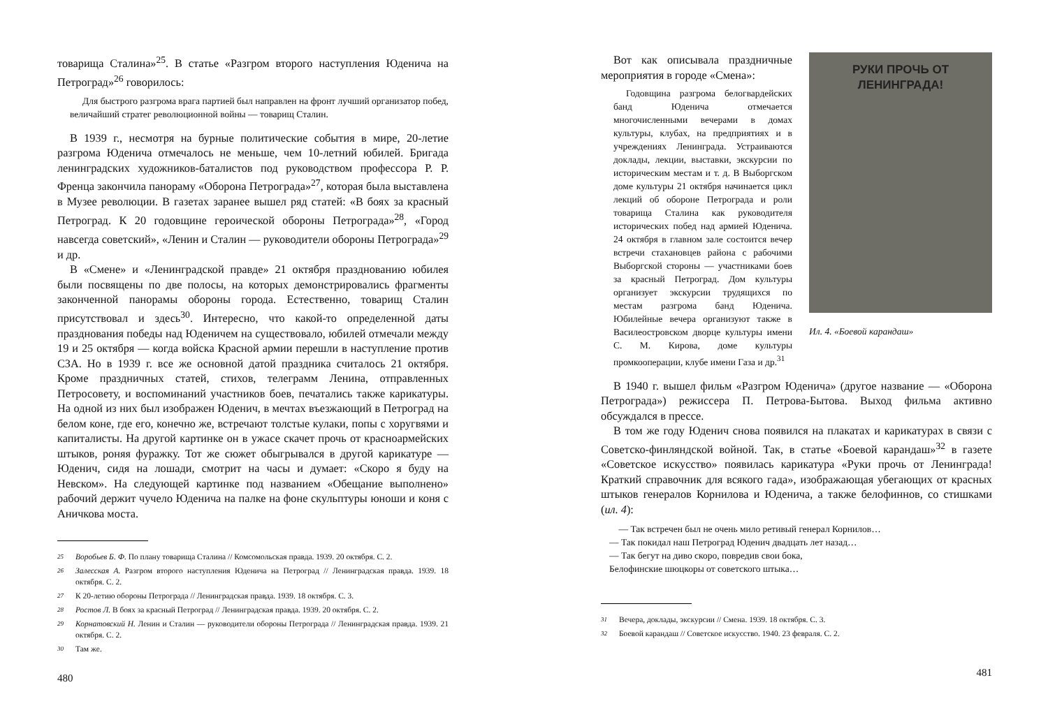товарища Сталина»<sup>25</sup>. В статье «Разгром второго наступления Юденича на Петроград»<sup>26</sup> говорилось:
Для быстрого разгрома врага партией был направлен на фронт лучший организатор побед, величайший стратег революционной войны — товарищ Сталин.
В 1939 г., несмотря на бурные политические события в мире, 20-летие разгрома Юденича отмечалось не меньше, чем 10-летний юбилей. Бригада ленинградских художников-баталистов под руководством профессора Р. Р. Френца закончила панораму «Оборона Петрограда»<sup>27</sup>, которая была выставлена в Музее революции. В газетах заранее вышел ряд статей: «В боях за красный Петроград. К 20 годовщине героической обороны Петрограда»<sup>28</sup>, «Город навсегда советский», «Ленин и Сталин — руководители обороны Петрограда»<sup>29</sup> и др.
В «Смене» и «Ленинградской правде» 21 октября празднованию юбилея были посвящены по две полосы, на которых демонстрировались фрагменты законченной панорамы обороны города. Естественно, товарищ Сталин присутствовал и здесь<sup>30</sup>. Интересно, что какой-то определенной даты празднования победы над Юденичем на существовало, юбилей отмечали между 19 и 25 октября — когда войска Красной армии перешли в наступление против СЗА. Но в 1939 г. все же основной датой праздника считалось 21 октября. Кроме праздничных статей, стихов, телеграмм Ленина, отправленных Петросовету, и воспоминаний участников боев, печатались также карикатуры. На одной из них был изображен Юденич, в мечтах въезжающий в Петроград на белом коне, где его, конечно же, встречают толстые кулаки, попы с хоругвями и капиталисты. На другой картинке он в ужасе скачет прочь от красноармейских штыков, роняя фуражку. Тот же сюжет обыгрывался в другой карикатуре — Юденич, сидя на лошади, смотрит на часы и думает: «Скоро я буду на Невском». На следующей картинке под названием «Обещание выполнено» рабочий держит чучело Юденича на палке на фоне скульптуры юноши и коня с Аничкова моста.
25 Воробьев Б. Ф. По плану товарища Сталина // Комсомольская правда. 1939. 20 октября. С. 2.
26 Залесская А. Разгром второго наступления Юденича на Петроград // Ленинградская правда. 1939. 18 октября. С. 2.
27 К 20-летию обороны Петрограда // Ленинградская правда. 1939. 18 октября. С. 3.
28 Ростов Л. В боях за красный Петроград // Ленинградская правда. 1939. 20 октября. С. 2.
29 Корнатовский Н. Ленин и Сталин — руководители обороны Петрограда // Ленинградская правда. 1939. 21 октября. С. 2.
30 Там же.
480
РУКИ ПРОЧЬ ОТ ЛЕНИНГРАДА!
Ил. 4. «Боевой карандаш»
Вот как описывала праздничные мероприятия в городе «Смена»:
Годовщина разгрома белогвардейских банд Юденича отмечается многочисленными вечерами в домах культуры, клубах, на предприятиях и в учреждениях Ленинграда. Устраиваются доклады, лекции, выставки, экскурсии по историческим местам и т. д. В Выборгском доме культуры 21 октября начинается цикл лекций об обороне Петрограда и роли товарища Сталина как руководителя исторических побед над армией Юденича. 24 октября в главном зале состоится вечер встречи стахановцев района с рабочими Выборгской стороны — участниками боев за красный Петроград. Дом культуры организует экскурсии трудящихся по местам разгрома банд Юденича. Юбилейные вечера организуют также в Василеостровском дворце культуры имени С. М. Кирова, доме культуры промкооперации, клубе имени Газа и др.<sup>31</sup>
В 1940 г. вышел фильм «Разгром Юденича» (другое название — «Оборона Петрограда») режиссера П. Петрова-Бытова. Выход фильма активно обсуждался в прессе.
В том же году Юденич снова появился на плакатах и карикатурах в связи с Советско-финляндской войной. Так, в статье «Боевой карандаш»<sup>32</sup> в газете «Советское искусство» появилась карикатура «Руки прочь от Ленинграда! Краткий справочник для всякого гада», изображающая убегающих от красных штыков генералов Корнилова и Юденича, а также белофиннов, со стишками (ил. 4):
— Так встречен был не очень мило ретивый генерал Корнилов…
— Так покидал наш Петроград Юденич двадцать лет назад…
— Так бегут на диво скоро, повредив свои бока,
Белофинские шюцкоры от советского штыка…
31 Вечера, доклады, экскурсии // Смена. 1939. 18 октября. С. 3.
32 Боевой карандаш // Советское искусство. 1940. 23 февраля. С. 2.
481